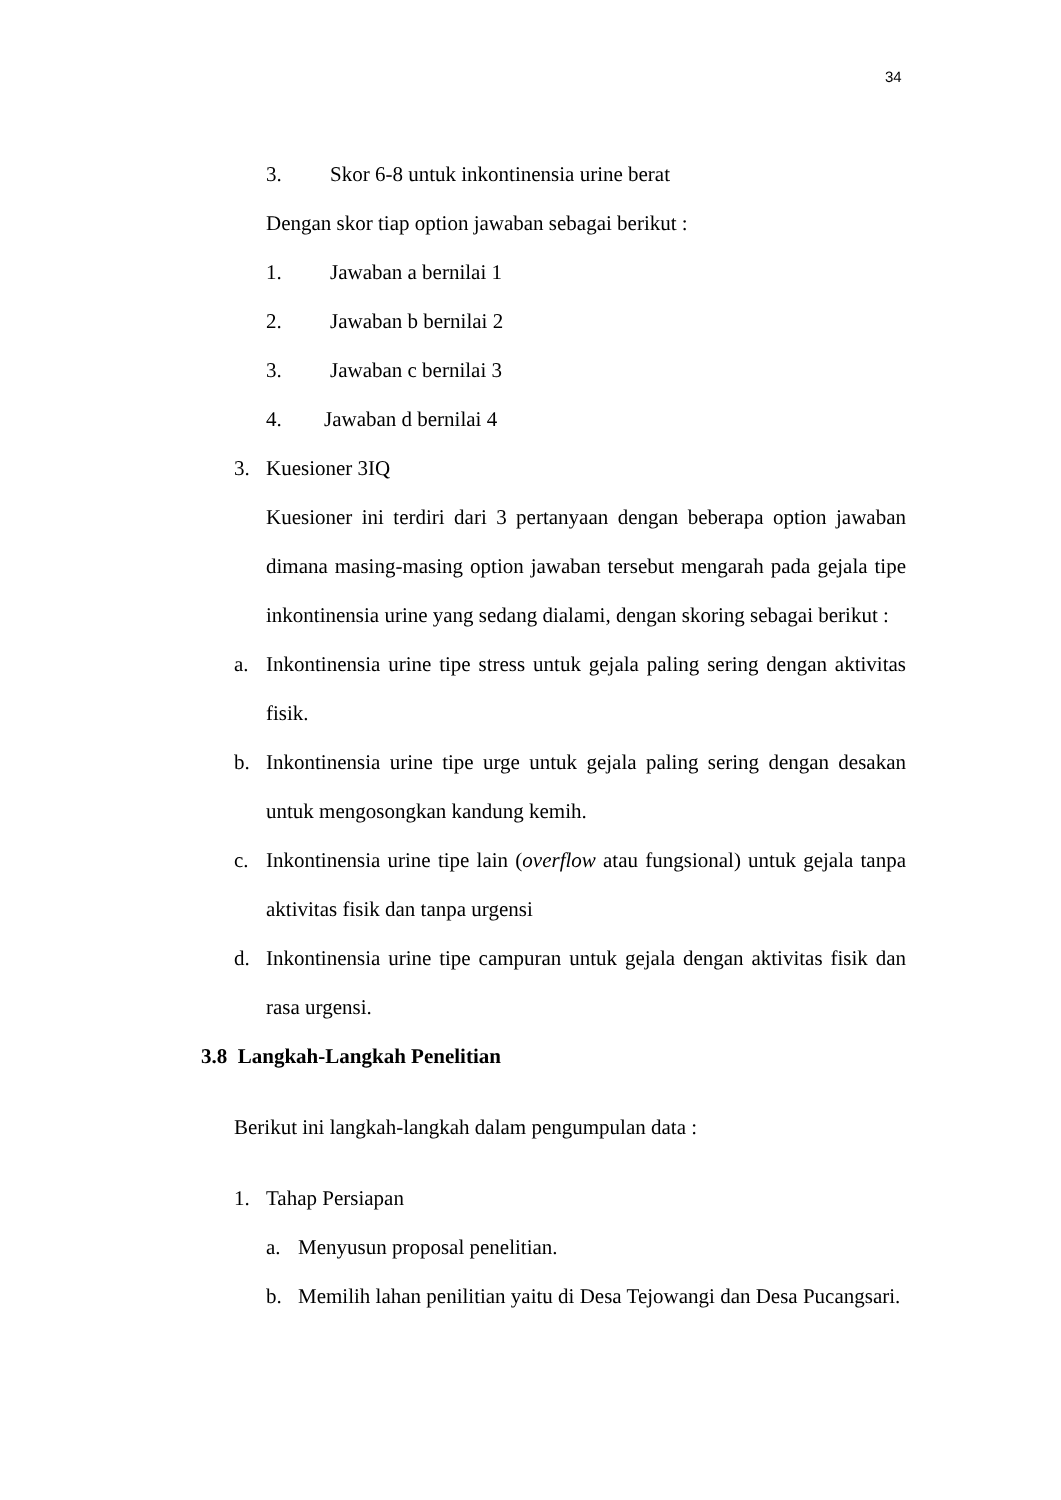34
3. Skor 6-8 untuk inkontinensia urine berat
Dengan skor tiap option jawaban sebagai berikut :
1. Jawaban a bernilai 1
2. Jawaban b bernilai 2
3. Jawaban c bernilai 3
4. Jawaban d bernilai 4
3. Kuesioner 3IQ
Kuesioner ini terdiri dari 3 pertanyaan dengan beberapa option jawaban dimana masing-masing option jawaban tersebut mengarah pada gejala tipe inkontinensia urine yang sedang dialami, dengan skoring sebagai berikut :
a. Inkontinensia urine tipe stress untuk gejala paling sering dengan aktivitas fisik.
b. Inkontinensia urine tipe urge untuk gejala paling sering dengan desakan untuk mengosongkan kandung kemih.
c. Inkontinensia urine tipe lain (overflow atau fungsional) untuk gejala tanpa aktivitas fisik dan tanpa urgensi
d. Inkontinensia urine tipe campuran untuk gejala dengan aktivitas fisik dan rasa urgensi.
3.8 Langkah-Langkah Penelitian
Berikut ini langkah-langkah dalam pengumpulan data :
1. Tahap Persiapan
a. Menyusun proposal penelitian.
b. Memilih lahan penilitian yaitu di Desa Tejowangi dan Desa Pucangsari.